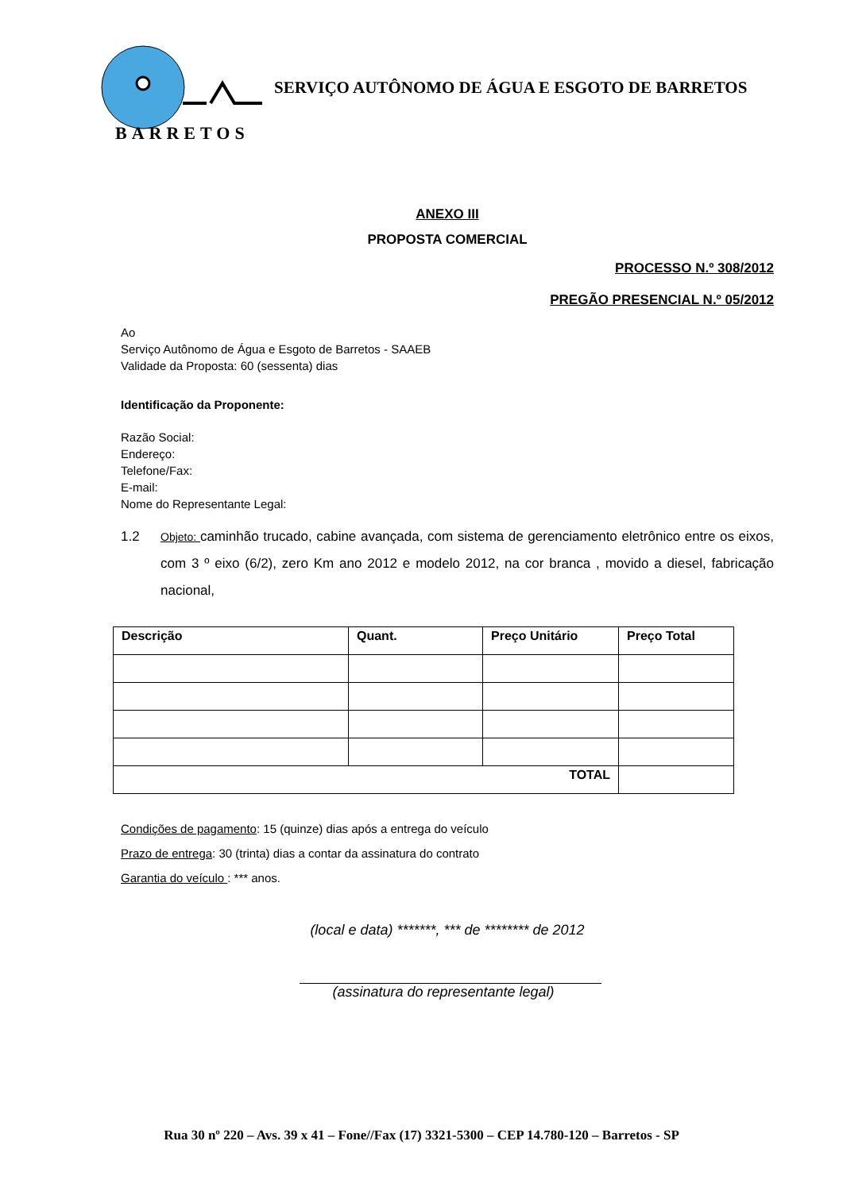BARRETOS
SERVIÇO AUTÔNOMO DE ÁGUA E ESGOTO DE BARRETOS
ANEXO III
PROPOSTA COMERCIAL
PROCESSO N.º 308/2012
PREGÃO PRESENCIAL N.º 05/2012
Ao
Serviço Autônomo de Água e Esgoto de Barretos - SAAEB
Validade da Proposta: 60 (sessenta) dias
Identificação da Proponente:
Razão Social:
Endereço:
Telefone/Fax:
E-mail:
Nome do Representante Legal:
1.2 Objeto: caminhão trucado, cabine avançada, com sistema de gerenciamento eletrônico entre os eixos, com 3 º eixo (6/2), zero Km ano 2012 e modelo 2012, na cor branca , movido a diesel, fabricação nacional,
| Descrição | Quant. | Preço Unitário | Preço Total |
| --- | --- | --- | --- |
| TOTAL | | | |
Condições de pagamento: 15 (quinze) dias após a entrega do veículo
Prazo de entrega: 30 (trinta) dias a contar da assinatura do contrato
Garantia do veículo : *** anos.
(local e data) *******, *** de ******** de 2012
(assinatura do representante legal)
Rua 30 nº 220 – Avs. 39 x 41 – Fone//Fax (17) 3321-5300 – CEP 14.780-120 – Barretos - SP